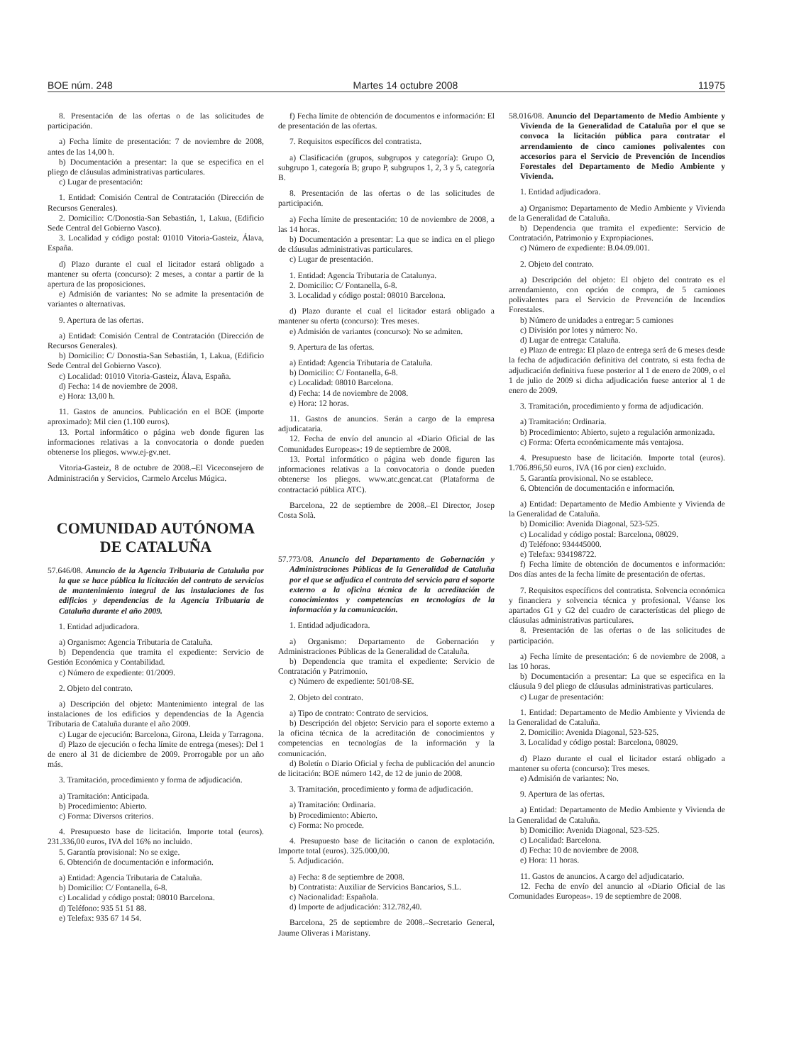BOE núm. 248 Martes 14 octubre 2008 11975
8. Presentación de las ofertas o de las solicitudes de participación.
a) Fecha límite de presentación: 7 de noviembre de 2008, antes de las 14,00 h.
b) Documentación a presentar: la que se especifica en el pliego de cláusulas administrativas particulares.
c) Lugar de presentación:
1. Entidad: Comisión Central de Contratación (Dirección de Recursos Generales).
2. Domicilio: C/Donostia-San Sebastián, 1, Lakua, (Edificio Sede Central del Gobierno Vasco).
3. Localidad y código postal: 01010 Vitoria-Gasteiz, Álava, España.
d) Plazo durante el cual el licitador estará obligado a mantener su oferta (concurso): 2 meses, a contar a partir de la apertura de las proposiciones.
e) Admisión de variantes: No se admite la presentación de variantes o alternativas.
9. Apertura de las ofertas.
a) Entidad: Comisión Central de Contratación (Dirección de Recursos Generales).
b) Domicilio: C/ Donostia-San Sebastián, 1, Lakua, (Edificio Sede Central del Gobierno Vasco).
c) Localidad: 01010 Vitoria-Gasteiz, Álava, España.
d) Fecha: 14 de noviembre de 2008.
e) Hora: 13,00 h.
11. Gastos de anuncios. Publicación en el BOE (importe aproximado): Mil cien (1.100 euros).
13. Portal informático o página web donde figuren las informaciones relativas a la convocatoria o donde pueden obtenerse los pliegos. www.ej-gv.net.
Vitoria-Gasteiz, 8 de octubre de 2008.–El Viceconsejero de Administración y Servicios, Carmelo Arcelus Múgica.
COMUNIDAD AUTÓNOMA
DE CATALUÑA
57.646/08. Anuncio de la Agencia Tributaria de Cataluña por la que se hace pública la licitación del contrato de servicios de mantenimiento integral de las instalaciones de los edificios y dependencias de la Agencia Tributaria de Cataluña durante el año 2009.
1. Entidad adjudicadora.
a) Organismo: Agencia Tributaria de Cataluña.
b) Dependencia que tramita el expediente: Servicio de Gestión Económica y Contabilidad.
c) Número de expediente: 01/2009.
2. Objeto del contrato.
a) Descripción del objeto: Mantenimiento integral de las instalaciones de los edificios y dependencias de la Agencia Tributaria de Cataluña durante el año 2009.
c) Lugar de ejecución: Barcelona, Girona, Lleida y Tarragona.
d) Plazo de ejecución o fecha límite de entrega (meses): Del 1 de enero al 31 de diciembre de 2009. Prorrogable por un año más.
3. Tramitación, procedimiento y forma de adjudicación.
a) Tramitación: Anticipada.
b) Procedimiento: Abierto.
c) Forma: Diversos criterios.
4. Presupuesto base de licitación. Importe total (euros). 231.336,00 euros, IVA del 16% no incluido.
5. Garantía provisional: No se exige.
6. Obtención de documentación e información.
a) Entidad: Agencia Tributaria de Cataluña.
b) Domicilio: C/ Fontanella, 6-8.
c) Localidad y código postal: 08010 Barcelona.
d) Teléfono: 935 51 51 88.
e) Telefax: 935 67 14 54.
f) Fecha límite de obtención de documentos e información: El de presentación de las ofertas.
7. Requisitos específicos del contratista.
a) Clasificación (grupos, subgrupos y categoría): Grupo O, subgrupo 1, categoría B; grupo P, subgrupos 1, 2, 3 y 5, categoría B.
8. Presentación de las ofertas o de las solicitudes de participación.
a) Fecha límite de presentación: 10 de noviembre de 2008, a las 14 horas.
b) Documentación a presentar: La que se indica en el pliego de cláusulas administrativas particulares.
c) Lugar de presentación.
1. Entidad: Agencia Tributaria de Catalunya.
2. Domicilio: C/ Fontanella, 6-8.
3. Localidad y código postal: 08010 Barcelona.
d) Plazo durante el cual el licitador estará obligado a mantener su oferta (concurso): Tres meses.
e) Admisión de variantes (concurso): No se admiten.
9. Apertura de las ofertas.
a) Entidad: Agencia Tributaria de Cataluña.
b) Domicilio: C/ Fontanella, 6-8.
c) Localidad: 08010 Barcelona.
d) Fecha: 14 de noviembre de 2008.
e) Hora: 12 horas.
11. Gastos de anuncios. Serán a cargo de la empresa adjudicataria.
12. Fecha de envío del anuncio al «Diario Oficial de las Comunidades Europeas»: 19 de septiembre de 2008.
13. Portal informático o página web donde figuren las informaciones relativas a la convocatoria o donde pueden obtenerse los pliegos. www.atc.gencat.cat (Plataforma de contractació pública ATC).
Barcelona, 22 de septiembre de 2008.–El Director, Josep Costa Solà.
57.773/08. Anuncio del Departamento de Gobernación y Administraciones Públicas de la Generalidad de Cataluña por el que se adjudica el contrato del servicio para el soporte externo a la oficina técnica de la acreditación de conocimientos y competencias en tecnologías de la información y la comunicación.
1. Entidad adjudicadora.
a) Organismo: Departamento de Gobernación y Administraciones Públicas de la Generalidad de Cataluña.
b) Dependencia que tramita el expediente: Servicio de Contratación y Patrimonio.
c) Número de expediente: 501/08-SE.
2. Objeto del contrato.
a) Tipo de contrato: Contrato de servicios.
b) Descripción del objeto: Servicio para el soporte externo a la oficina técnica de la acreditación de conocimientos y competencias en tecnologías de la información y la comunicación.
d) Boletín o Diario Oficial y fecha de publicación del anuncio de licitación: BOE número 142, de 12 de junio de 2008.
3. Tramitación, procedimiento y forma de adjudicación.
a) Tramitación: Ordinaria.
b) Procedimiento: Abierto.
c) Forma: No procede.
4. Presupuesto base de licitación o canon de explotación. Importe total (euros). 325.000,00.
5. Adjudicación.
a) Fecha: 8 de septiembre de 2008.
b) Contratista: Auxiliar de Servicios Bancarios, S.L.
c) Nacionalidad: Española.
d) Importe de adjudicación: 312.782,40.
Barcelona, 25 de septiembre de 2008.–Secretario General, Jaume Oliveras i Maristany.
58.016/08. Anuncio del Departamento de Medio Ambiente y Vivienda de la Generalidad de Cataluña por el que se convoca la licitación pública para contratar el arrendamiento de cinco camiones polivalentes con accesorios para el Servicio de Prevención de Incendios Forestales del Departamento de Medio Ambiente y Vivienda.
1. Entidad adjudicadora.
a) Organismo: Departamento de Medio Ambiente y Vivienda de la Generalidad de Cataluña.
b) Dependencia que tramita el expediente: Servicio de Contratación, Patrimonio y Expropiaciones.
c) Número de expediente: B.04.09.001.
2. Objeto del contrato.
a) Descripción del objeto: El objeto del contrato es el arrendamiento, con opción de compra, de 5 camiones polivalentes para el Servicio de Prevención de Incendios Forestales.
b) Número de unidades a entregar: 5 camiones
c) División por lotes y número: No.
d) Lugar de entrega: Cataluña.
e) Plazo de entrega: El plazo de entrega será de 6 meses desde la fecha de adjudicación definitiva del contrato, si esta fecha de adjudicación definitiva fuese posterior al 1 de enero de 2009, o el 1 de julio de 2009 si dicha adjudicación fuese anterior al 1 de enero de 2009.
3. Tramitación, procedimiento y forma de adjudicación.
a) Tramitación: Ordinaria.
b) Procedimiento: Abierto, sujeto a regulación armonizada.
c) Forma: Oferta económicamente más ventajosa.
4. Presupuesto base de licitación. Importe total (euros). 1.706.896,50 euros, IVA (16 por cien) excluido.
5. Garantía provisional. No se establece.
6. Obtención de documentación e información.
a) Entidad: Departamento de Medio Ambiente y Vivienda de la Generalidad de Cataluña.
b) Domicilio: Avenida Diagonal, 523-525.
c) Localidad y código postal: Barcelona, 08029.
d) Teléfono: 934445000.
e) Telefax: 934198722.
f) Fecha límite de obtención de documentos e información: Dos días antes de la fecha límite de presentación de ofertas.
7. Requisitos específicos del contratista. Solvencia económica y financiera y solvencia técnica y profesional. Véanse los apartados G1 y G2 del cuadro de características del pliego de cláusulas administrativas particulares.
8. Presentación de las ofertas o de las solicitudes de participación.
a) Fecha límite de presentación: 6 de noviembre de 2008, a las 10 horas.
b) Documentación a presentar: La que se especifica en la cláusula 9 del pliego de cláusulas administrativas particulares.
c) Lugar de presentación:
1. Entidad: Departamento de Medio Ambiente y Vivienda de la Generalidad de Cataluña.
2. Domicilio: Avenida Diagonal, 523-525.
3. Localidad y código postal: Barcelona, 08029.
d) Plazo durante el cual el licitador estará obligado a mantener su oferta (concurso): Tres meses.
e) Admisión de variantes: No.
9. Apertura de las ofertas.
a) Entidad: Departamento de Medio Ambiente y Vivienda de la Generalidad de Cataluña.
b) Domicilio: Avenida Diagonal, 523-525.
c) Localidad: Barcelona.
d) Fecha: 10 de noviembre de 2008.
e) Hora: 11 horas.
11. Gastos de anuncios. A cargo del adjudicatario.
12. Fecha de envío del anuncio al «Diario Oficial de las Comunidades Europeas». 19 de septiembre de 2008.